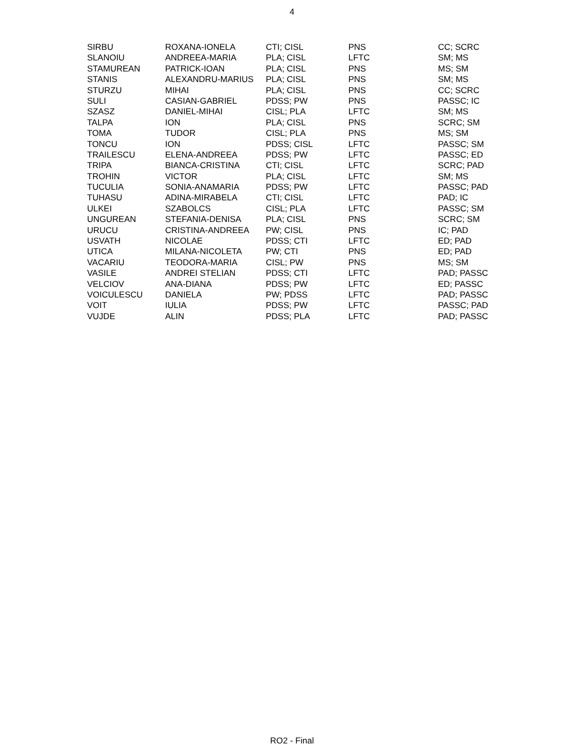4
| SIRBU | ROXANA-IONELA | CTI; CISL | PNS | CC; SCRC |
| SLANOIU | ANDREEA-MARIA | PLA; CISL | LFTC | SM; MS |
| STAMUREAN | PATRICK-IOAN | PLA; CISL | PNS | MS; SM |
| STANIS | ALEXANDRU-MARIUS | PLA; CISL | PNS | SM; MS |
| STURZU | MIHAI | PLA; CISL | PNS | CC; SCRC |
| SULI | CASIAN-GABRIEL | PDSS; PW | PNS | PASSC; IC |
| SZASZ | DANIEL-MIHAI | CISL; PLA | LFTC | SM; MS |
| TALPA | ION | PLA; CISL | PNS | SCRC; SM |
| TOMA | TUDOR | CISL; PLA | PNS | MS; SM |
| TONCU | ION | PDSS; CISL | LFTC | PASSC; SM |
| TRAILESCU | ELENA-ANDREEA | PDSS; PW | LFTC | PASSC; ED |
| TRIPA | BIANCA-CRISTINA | CTI; CISL | LFTC | SCRC; PAD |
| TROHIN | VICTOR | PLA; CISL | LFTC | SM; MS |
| TUCULIA | SONIA-ANAMARIA | PDSS; PW | LFTC | PASSC; PAD |
| TUHASU | ADINA-MIRABELA | CTI; CISL | LFTC | PAD; IC |
| ULKEI | SZABOLCS | CISL; PLA | LFTC | PASSC; SM |
| UNGUREAN | STEFANIA-DENISA | PLA; CISL | PNS | SCRC; SM |
| URUCU | CRISTINA-ANDREEA | PW; CISL | PNS | IC; PAD |
| USVATH | NICOLAE | PDSS; CTI | LFTC | ED; PAD |
| UTICA | MILANA-NICOLETA | PW; CTI | PNS | ED; PAD |
| VACARIU | TEODORA-MARIA | CISL; PW | PNS | MS; SM |
| VASILE | ANDREI STELIAN | PDSS; CTI | LFTC | PAD; PASSC |
| VELCIOV | ANA-DIANA | PDSS; PW | LFTC | ED; PASSC |
| VOICULESCU | DANIELA | PW; PDSS | LFTC | PAD; PASSC |
| VOIT | IULIA | PDSS; PW | LFTC | PASSC; PAD |
| VUJDE | ALIN | PDSS; PLA | LFTC | PAD; PASSC |
RO2 - Final